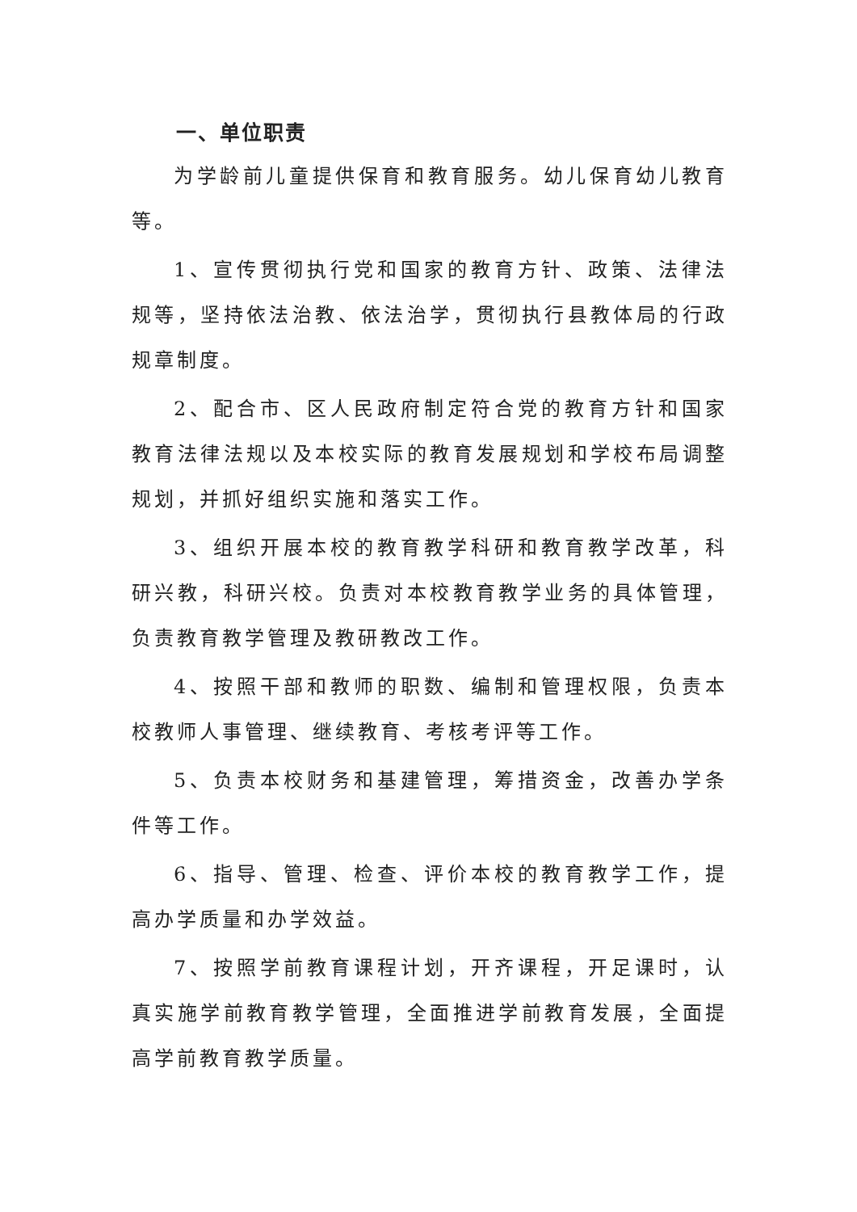一、单位职责
为学龄前儿童提供保育和教育服务。幼儿保育幼儿教育等。
1、宣传贯彻执行党和国家的教育方针、政策、法律法规等，坚持依法治教、依法治学，贯彻执行县教体局的行政规章制度。
2、配合市、区人民政府制定符合党的教育方针和国家教育法律法规以及本校实际的教育发展规划和学校布局调整规划，并抓好组织实施和落实工作。
3、组织开展本校的教育教学科研和教育教学改革，科研兴教，科研兴校。负责对本校教育教学业务的具体管理，负责教育教学管理及教研教改工作。
4、按照干部和教师的职数、编制和管理权限，负责本校教师人事管理、继续教育、考核考评等工作。
5、负责本校财务和基建管理，筹措资金，改善办学条件等工作。
6、指导、管理、检查、评价本校的教育教学工作，提高办学质量和办学效益。
7、按照学前教育课程计划，开齐课程，开足课时，认真实施学前教育教学管理，全面推进学前教育发展，全面提高学前教育教学质量。